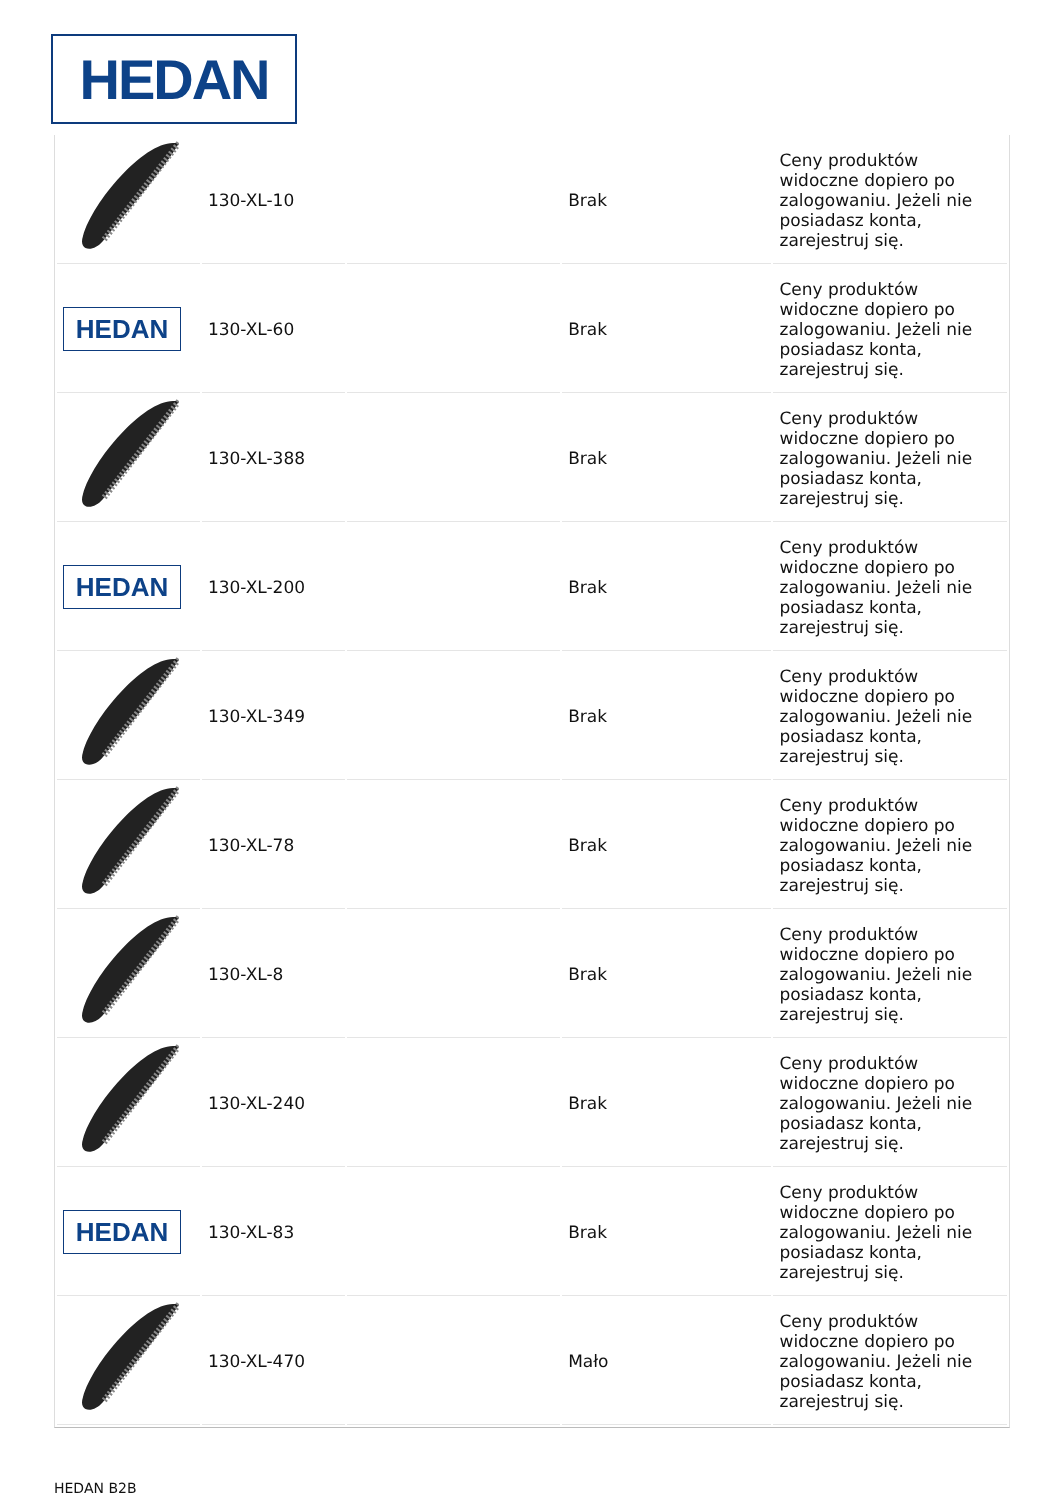HEDAN
| | 130-XL-10 | | Brak | Ceny produktów widoczne dopiero po zalogowaniu. Jeżeli nie posiadasz konta, zarejestruj się. |
| HEDAN | 130-XL-60 | | Brak | Ceny produktów widoczne dopiero po zalogowaniu. Jeżeli nie posiadasz konta, zarejestruj się. |
| | 130-XL-388 | | Brak | Ceny produktów widoczne dopiero po zalogowaniu. Jeżeli nie posiadasz konta, zarejestruj się. |
| HEDAN | 130-XL-200 | | Brak | Ceny produktów widoczne dopiero po zalogowaniu. Jeżeli nie posiadasz konta, zarejestruj się. |
| | 130-XL-349 | | Brak | Ceny produktów widoczne dopiero po zalogowaniu. Jeżeli nie posiadasz konta, zarejestruj się. |
| | 130-XL-78 | | Brak | Ceny produktów widoczne dopiero po zalogowaniu. Jeżeli nie posiadasz konta, zarejestruj się. |
| | 130-XL-8 | | Brak | Ceny produktów widoczne dopiero po zalogowaniu. Jeżeli nie posiadasz konta, zarejestruj się. |
| | 130-XL-240 | | Brak | Ceny produktów widoczne dopiero po zalogowaniu. Jeżeli nie posiadasz konta, zarejestruj się. |
| HEDAN | 130-XL-83 | | Brak | Ceny produktów widoczne dopiero po zalogowaniu. Jeżeli nie posiadasz konta, zarejestruj się. |
| | 130-XL-470 | | Mało | Ceny produktów widoczne dopiero po zalogowaniu. Jeżeli nie posiadasz konta, zarejestruj się. |
HEDAN B2B